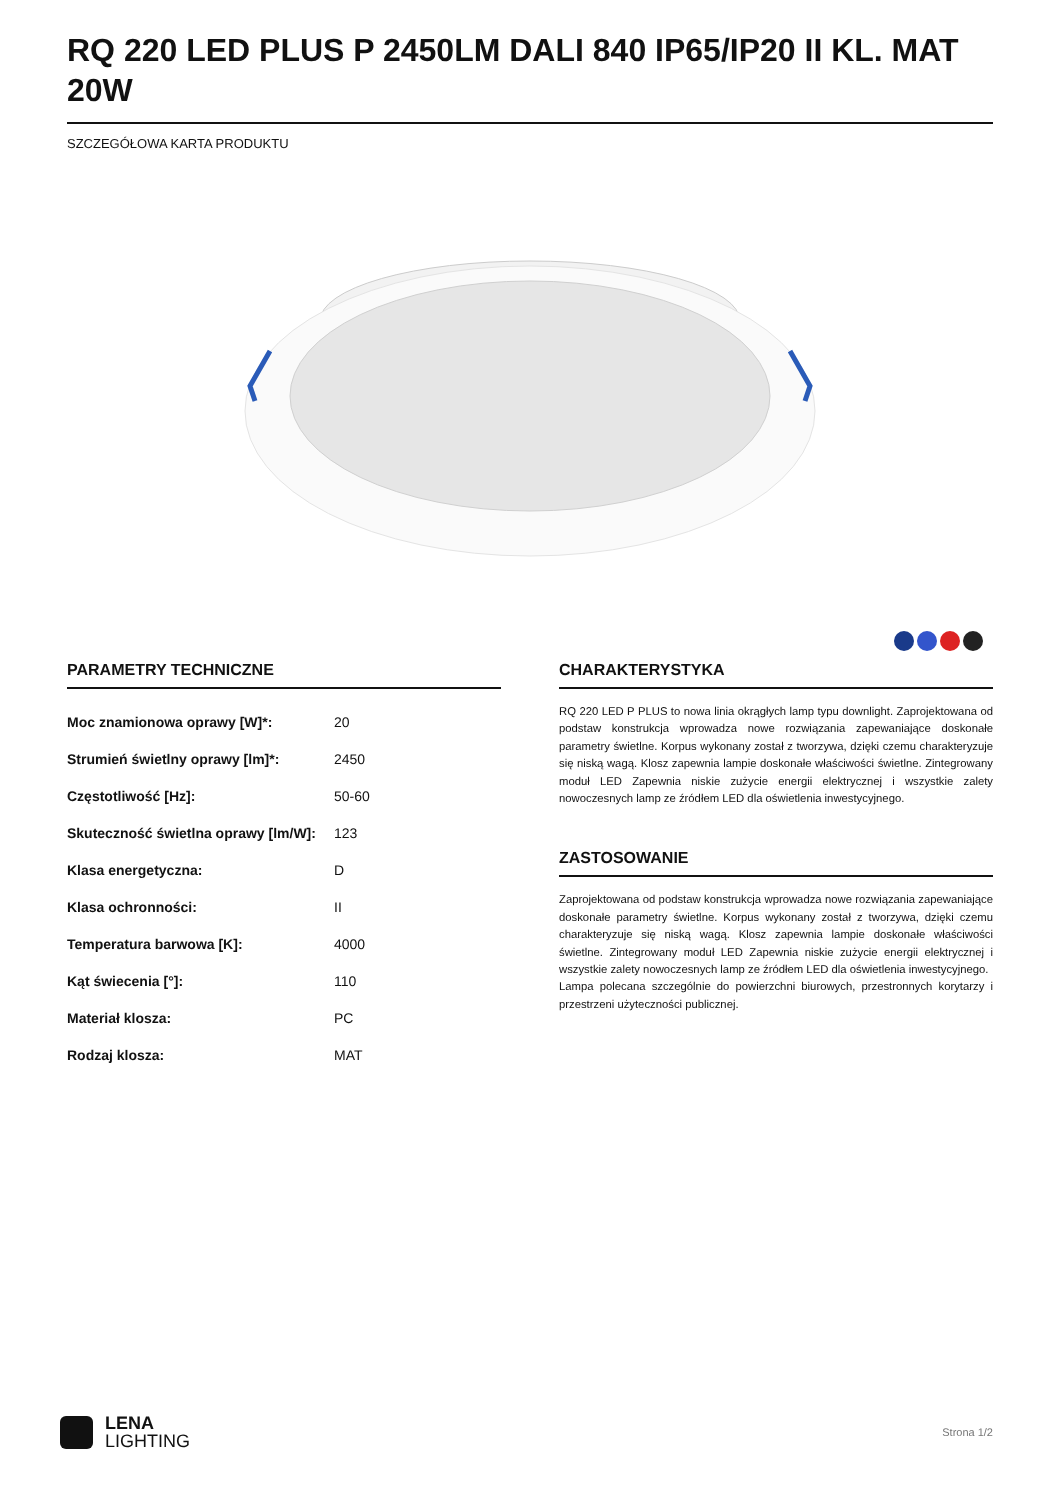RQ 220 LED PLUS P 2450LM DALI 840 IP65/IP20 II KL. MAT 20W
SZCZEGÓŁOWA KARTA PRODUKTU
PARAMETRY TECHNICZNE
| Moc znamionowa oprawy [W]*: | 20 |
| Strumień świetlny oprawy [lm]*: | 2450 |
| Częstotliwość [Hz]: | 50-60 |
| Skuteczność świetlna oprawy [lm/W]: | 123 |
| Klasa energetyczna: | D |
| Klasa ochronności: | II |
| Temperatura barwowa [K]: | 4000 |
| Kąt świecenia [°]: | 110 |
| Materiał klosza: | PC |
| Rodzaj klosza: | MAT |
CHARAKTERYSTYKA
RQ 220 LED P PLUS to nowa linia okrągłych lamp typu downlight. Zaprojektowana od podstaw konstrukcja wprowadza nowe rozwiązania zapewaniające doskonałe parametry świetlne. Korpus wykonany został z tworzywa, dzięki czemu charakteryzuje się niską wagą. Klosz zapewnia lampie doskonałe właściwości świetlne. Zintegrowany moduł LED Zapewnia niskie zużycie energii elektrycznej i wszystkie zalety nowoczesnych lamp ze źródłem LED dla oświetlenia inwestycyjnego.
ZASTOSOWANIE
Zaprojektowana od podstaw konstrukcja wprowadza nowe rozwiązania zapewaniające doskonałe parametry świetlne. Korpus wykonany został z tworzywa, dzięki czemu charakteryzuje się niską wagą. Klosz zapewnia lampie doskonałe właściwości świetlne. Zintegrowany moduł LED Zapewnia niskie zużycie energii elektrycznej i wszystkie zalety nowoczesnych lamp ze źródłem LED dla oświetlenia inwestycyjnego.
Lampa polecana szczególnie do powierzchni biurowych, przestronnych korytarzy i przestrzeni użyteczności publicznej.
LENA
LIGHTING
Strona 1/2